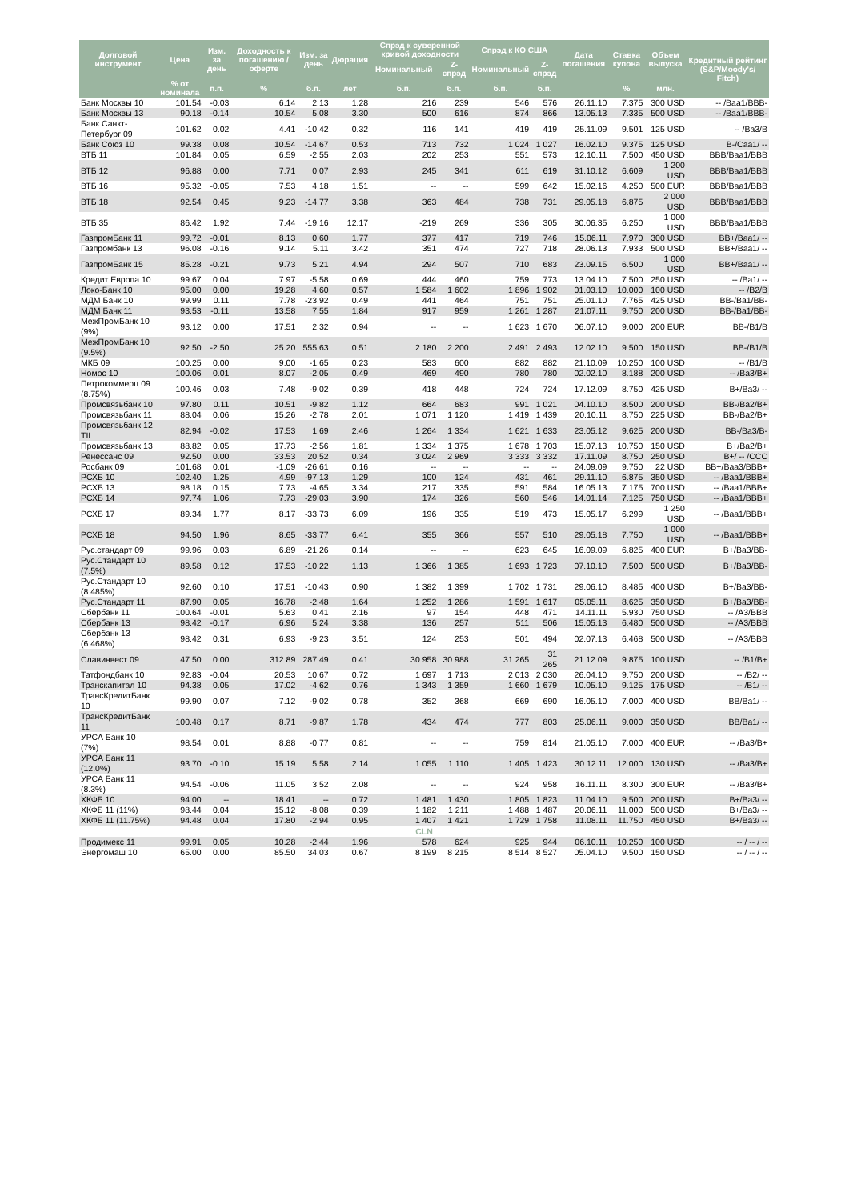| Долговой инструмент | Цена | Изм. за день | Доходность к погашению / оферте | Изм. за день | Дюрация | Спрэд к суверенной кривой доходности | | Спрэд к КО США | | Дата погашения | Ставка купона | Объем выпуска | Кредитный рейтинг (S&P/Moody's/ Fitch) |
| --- | --- | --- | --- | --- | --- | --- | --- | --- | --- | --- | --- | --- | --- |
| | | | | | | Номинальный | Z-спрэд | Номинальный | Z-спрэд | | | | |
| | % от номинала | п.п. | % | б.п. | лет | б.п. | б.п. | б.п. | б.п. | | % | млн. | |
| Банк Москвы 10 | 101.54 | -0.03 | 6.14 | 2.13 | 1.28 | 216 | 239 | 546 | 576 | 26.11.10 | 7.375 | 300 USD | -- /Baa1/BBB- |
| Банк Москвы 13 | 90.18 | -0.14 | 10.54 | 5.08 | 3.30 | 500 | 616 | 874 | 866 | 13.05.13 | 7.335 | 500 USD | -- /Baa1/BBB- |
| Банк Санкт-Петербург 09 | 101.62 | 0.02 | 4.41 | -10.42 | 0.32 | 116 | 141 | 419 | 419 | 25.11.09 | 9.501 | 125 USD | -- /Ba3/B |
| Банк Союз 10 | 99.38 | 0.08 | 10.54 | -14.67 | 0.53 | 713 | 732 | 1 024 | 1 027 | 16.02.10 | 9.375 | 125 USD | B-/Caa1/ -- |
| ВТБ 11 | 101.84 | 0.05 | 6.59 | -2.55 | 2.03 | 202 | 253 | 551 | 573 | 12.10.11 | 7.500 | 450 USD | BBB/Baa1/BBB |
| ВТБ 12 | 96.88 | 0.00 | 7.71 | 0.07 | 2.93 | 245 | 341 | 611 | 619 | 31.10.12 | 6.609 | 1 200 USD | BBB/Baa1/BBB |
| ВТБ 16 | 95.32 | -0.05 | 7.53 | 4.18 | 1.51 | -- | -- | 599 | 642 | 15.02.16 | 4.250 | 500 EUR | BBB/Baa1/BBB |
| ВТБ 18 | 92.54 | 0.45 | 9.23 | -14.77 | 3.38 | 363 | 484 | 738 | 731 | 29.05.18 | 6.875 | 2 000 USD | BBB/Baa1/BBB |
| ВТБ 35 | 86.42 | 1.92 | 7.44 | -19.16 | 12.17 | -219 | 269 | 336 | 305 | 30.06.35 | 6.250 | 1 000 USD | BBB/Baa1/BBB |
| ГазпромБанк 11 | 99.72 | -0.01 | 8.13 | 0.60 | 1.77 | 377 | 417 | 719 | 746 | 15.06.11 | 7.970 | 300 USD | BB+/Baa1/ -- |
| Газпромбанк 13 | 96.08 | -0.16 | 9.14 | 5.11 | 3.42 | 351 | 474 | 727 | 718 | 28.06.13 | 7.933 | 500 USD | BB+/Baa1/ -- |
| ГазпромБанк 15 | 85.28 | -0.21 | 9.73 | 5.21 | 4.94 | 294 | 507 | 710 | 683 | 23.09.15 | 6.500 | 1 000 USD | BB+/Baa1/ -- |
| Кредит Европа 10 | 99.67 | 0.04 | 7.97 | -5.58 | 0.69 | 444 | 460 | 759 | 773 | 13.04.10 | 7.500 | 250 USD | -- /Ba1/ -- |
| Локо-Банк 10 | 95.00 | 0.00 | 19.28 | 4.60 | 0.57 | 1 584 | 1 602 | 1 896 | 1 902 | 01.03.10 | 10.000 | 100 USD | -- /B2/B |
| МДМ Банк 10 | 99.99 | 0.11 | 7.78 | -23.92 | 0.49 | 441 | 464 | 751 | 751 | 25.01.10 | 7.765 | 425 USD | BB-/Ba1/BB- |
| МДМ Банк 11 | 93.53 | -0.11 | 13.58 | 7.55 | 1.84 | 917 | 959 | 1 261 | 1 287 | 21.07.11 | 9.750 | 200 USD | BB-/Ba1/BB- |
| МежПромБанк 10 (9%) | 93.12 | 0.00 | 17.51 | 2.32 | 0.94 | -- | -- | 1 623 | 1 670 | 06.07.10 | 9.000 | 200 EUR | BB-/B1/B |
| МежПромБанк 10 (9.5%) | 92.50 | -2.50 | 25.20 | 555.63 | 0.51 | 2 180 | 2 200 | 2 491 | 2 493 | 12.02.10 | 9.500 | 150 USD | BB-/B1/B |
| МКБ 09 | 100.25 | 0.00 | 9.00 | -1.65 | 0.23 | 583 | 600 | 882 | 882 | 21.10.09 | 10.250 | 100 USD | -- /B1/B |
| Номос 10 | 100.06 | 0.01 | 8.07 | -2.05 | 0.49 | 469 | 490 | 780 | 780 | 02.02.10 | 8.188 | 200 USD | -- /Ba3/B+ |
| Петрокоммерц 09 (8.75%) | 100.46 | 0.03 | 7.48 | -9.02 | 0.39 | 418 | 448 | 724 | 724 | 17.12.09 | 8.750 | 425 USD | B+/Ba3/ -- |
| Промсвязьбанк 10 | 97.80 | 0.11 | 10.51 | -9.82 | 1.12 | 664 | 683 | 991 | 1 021 | 04.10.10 | 8.500 | 200 USD | BB-/Ba2/B+ |
| Промсвязьбанк 11 | 88.04 | 0.06 | 15.26 | -2.78 | 2.01 | 1 071 | 1 120 | 1 419 | 1 439 | 20.10.11 | 8.750 | 225 USD | BB-/Ba2/B+ |
| Промсвязьбанк 12 TII | 82.94 | -0.02 | 17.53 | 1.69 | 2.46 | 1 264 | 1 334 | 1 621 | 1 633 | 23.05.12 | 9.625 | 200 USD | BB-/Ba3/B- |
| Промсвязьбанк 13 | 88.82 | 0.05 | 17.73 | -2.56 | 1.81 | 1 334 | 1 375 | 1 678 | 1 703 | 15.07.13 | 10.750 | 150 USD | B+/Ba2/B+ |
| Ренессанс 09 | 92.50 | 0.00 | 33.53 | 20.52 | 0.34 | 3 024 | 2 969 | 3 333 | 3 332 | 17.11.09 | 8.750 | 250 USD | B+/ -- /CCC |
| Росбанк 09 | 101.68 | 0.01 | -1.09 | -26.61 | 0.16 | -- | -- | -- | -- | 24.09.09 | 9.750 | 22 USD | BB+/Baa3/BBB+ |
| РСХБ 10 | 102.40 | 1.25 | 4.99 | -97.13 | 1.29 | 100 | 124 | 431 | 461 | 29.11.10 | 6.875 | 350 USD | -- /Baa1/BBB+ |
| РСХБ 13 | 98.18 | 0.15 | 7.73 | -4.65 | 3.34 | 217 | 335 | 591 | 584 | 16.05.13 | 7.175 | 700 USD | -- /Baa1/BBB+ |
| РСХБ 14 | 97.74 | 1.06 | 7.73 | -29.03 | 3.90 | 174 | 326 | 560 | 546 | 14.01.14 | 7.125 | 750 USD | -- /Baa1/BBB+ |
| РСХБ 17 | 89.34 | 1.77 | 8.17 | -33.73 | 6.09 | 196 | 335 | 519 | 473 | 15.05.17 | 6.299 | 1 250 USD | -- /Baa1/BBB+ |
| РСХБ 18 | 94.50 | 1.96 | 8.65 | -33.77 | 6.41 | 355 | 366 | 557 | 510 | 29.05.18 | 7.750 | 1 000 USD | -- /Baa1/BBB+ |
| Рус.стандарт 09 | 99.96 | 0.03 | 6.89 | -21.26 | 0.14 | -- | -- | 623 | 645 | 16.09.09 | 6.825 | 400 EUR | B+/Ba3/BB- |
| Рус.Стандарт 10 (7.5%) | 89.58 | 0.12 | 17.53 | -10.22 | 1.13 | 1 366 | 1 385 | 1 693 | 1 723 | 07.10.10 | 7.500 | 500 USD | B+/Ba3/BB- |
| Рус.Стандарт 10 (8.485%) | 92.60 | 0.10 | 17.51 | -10.43 | 0.90 | 1 382 | 1 399 | 1 702 | 1 731 | 29.06.10 | 8.485 | 400 USD | B+/Ba3/BB- |
| Рус.Стандарт 11 | 87.90 | 0.05 | 16.78 | -2.48 | 1.64 | 1 252 | 1 286 | 1 591 | 1 617 | 05.05.11 | 8.625 | 350 USD | B+/Ba3/BB- |
| Сбербанк 11 | 100.64 | -0.01 | 5.63 | 0.41 | 2.16 | 97 | 154 | 448 | 471 | 14.11.11 | 5.930 | 750 USD | -- /A3/BBB |
| Сбербанк 13 | 98.42 | -0.17 | 6.96 | 5.24 | 3.38 | 136 | 257 | 511 | 506 | 15.05.13 | 6.480 | 500 USD | -- /A3/BBB |
| Сбербанк 13 (6.468%) | 98.42 | 0.31 | 6.93 | -9.23 | 3.51 | 124 | 253 | 501 | 494 | 02.07.13 | 6.468 | 500 USD | -- /A3/BBB |
| Славинвест 09 | 47.50 | 0.00 | 312.89 | 287.49 | 0.41 | 30 958 | 30 988 | 31 265 | 31 265 | 21.12.09 | 9.875 | 100 USD | -- /B1/B+ |
| Татфондбанк 10 | 92.83 | -0.04 | 20.53 | 10.67 | 0.72 | 1 697 | 1 713 | 2 013 | 2 030 | 26.04.10 | 9.750 | 200 USD | -- /B2/ -- |
| Транскапитал 10 | 94.38 | 0.05 | 17.02 | -4.62 | 0.76 | 1 343 | 1 359 | 1 660 | 1 679 | 10.05.10 | 9.125 | 175 USD | -- /B1/ -- |
| ТрансКредитБанк 10 | 99.90 | 0.07 | 7.12 | -9.02 | 0.78 | 352 | 368 | 669 | 690 | 16.05.10 | 7.000 | 400 USD | BB/Ba1/ -- |
| ТрансКредитБанк 11 | 100.48 | 0.17 | 8.71 | -9.87 | 1.78 | 434 | 474 | 777 | 803 | 25.06.11 | 9.000 | 350 USD | BB/Ba1/ -- |
| УРСА Банк 10 (7%) | 98.54 | 0.01 | 8.88 | -0.77 | 0.81 | -- | -- | 759 | 814 | 21.05.10 | 7.000 | 400 EUR | -- /Ba3/B+ |
| УРСА Банк 11 (12.0%) | 93.70 | -0.10 | 15.19 | 5.58 | 2.14 | 1 055 | 1 110 | 1 405 | 1 423 | 30.12.11 | 12.000 | 130 USD | -- /Ba3/B+ |
| УРСА Банк 11 (8.3%) | 94.54 | -0.06 | 11.05 | 3.52 | 2.08 | -- | -- | 924 | 958 | 16.11.11 | 8.300 | 300 EUR | -- /Ba3/B+ |
| ХКФБ 10 | 94.00 | -- | 18.41 | -- | 0.72 | 1 481 | 1 430 | 1 805 | 1 823 | 11.04.10 | 9.500 | 200 USD | B+/Ba3/ -- |
| ХКФБ 11 (11%) | 98.44 | 0.04 | 15.12 | -8.08 | 0.39 | 1 182 | 1 211 | 1 488 | 1 487 | 20.06.11 | 11.000 | 500 USD | B+/Ba3/ -- |
| ХКФБ 11 (11.75%) | 94.48 | 0.04 | 17.80 | -2.94 | 0.95 | 1 407 | 1 421 | 1 729 | 1 758 | 11.08.11 | 11.750 | 450 USD | B+/Ba3/ -- |
| CLN | | | | | | | | | | | | | |
| Продимекс 11 | 99.91 | 0.05 | 10.28 | -2.44 | 1.96 | 578 | 624 | 925 | 944 | 06.10.11 | 10.250 | 100 USD | -- / -- / -- |
| Энергомаш 10 | 65.00 | 0.00 | 85.50 | 34.03 | 0.67 | 8 199 | 8 215 | 8 514 | 8 527 | 05.04.10 | 9.500 | 150 USD | -- / -- / -- |